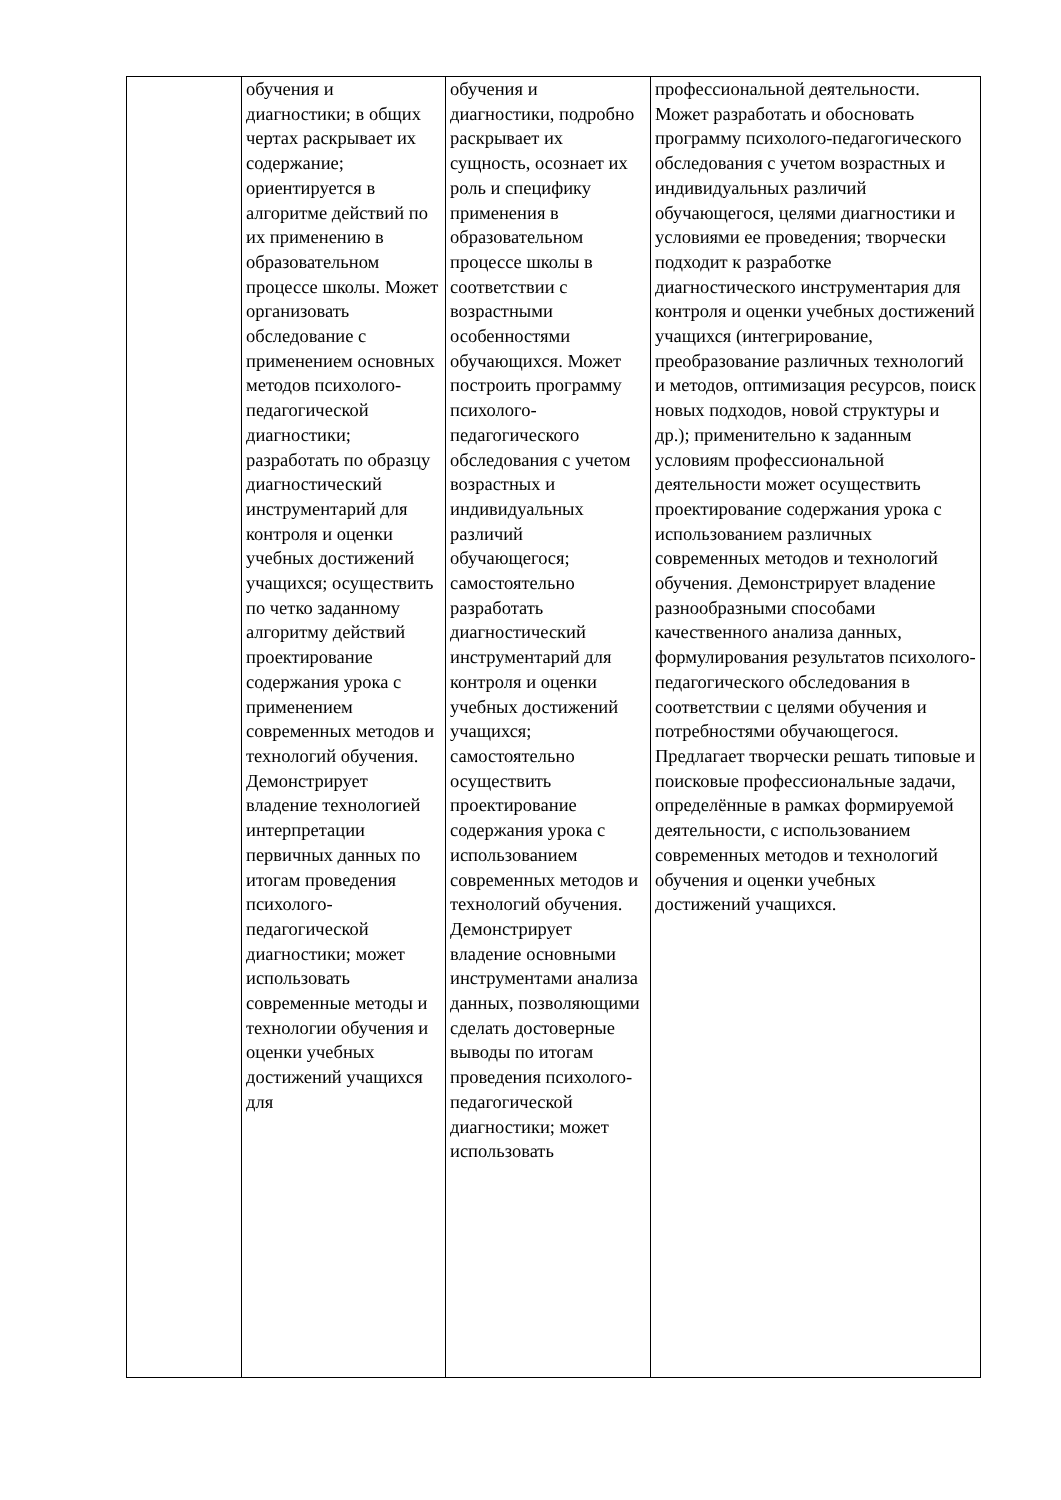| | обучения и диагностики; в общих чертах раскрывает их содержание; ориентируется в алгоритме действий по их применению в образовательном процессе школы. Может организовать обследование с применением основных методов психолого-педагогической диагностики; разработать по образцу диагностический инструментарий для контроля и оценки учебных достижений учащихся; осуществить по четко заданному алгоритму действий проектирование содержания урока с применением современных методов и технологий обучения. Демонстрирует владение технологией интерпретации первичных данных по итогам проведения психолого-педагогической диагностики; может использовать современные методы и технологии обучения и оценки учебных достижений учащихся для | обучения и диагностики, подробно раскрывает их сущность, осознает их роль и специфику применения в образовательном процессе школы в соответствии с возрастными особенностями обучающихся. Может построить программу психолого-педагогического обследования с учетом возрастных и индивидуальных различий обучающегося; самостоятельно разработать диагностический инструментарий для контроля и оценки учебных достижений учащихся; самостоятельно осуществить проектирование содержания урока с использованием современных методов и технологий обучения. Демонстрирует владение основными инструментами анализа данных, позволяющими сделать достоверные выводы по итогам проведения психолого-педагогической диагностики; может использовать | профессиональной деятельности. Может разработать и обосновать программу психолого-педагогического обследования с учетом возрастных и индивидуальных различий обучающегося, целями диагностики и условиями ее проведения; творчески подходит к разработке диагностического инструментария для контроля и оценки учебных достижений учащихся (интегрирование, преобразование различных технологий и методов, оптимизация ресурсов, поиск новых подходов, новой структуры и др.); применительно к заданным условиям профессиональной деятельности может осуществить проектирование содержания урока с использованием различных современных методов и технологий обучения. Демонстрирует владение разнообразными способами качественного анализа данных, формулирования результатов психолого-педагогического обследования в соответствии с целями обучения и потребностями обучающегося. Предлагает творчески решать типовые и поисковые профессиональные задачи, определённые в рамках формируемой деятельности, с использованием современных методов и технологий обучения и оценки учебных достижений учащихся. |